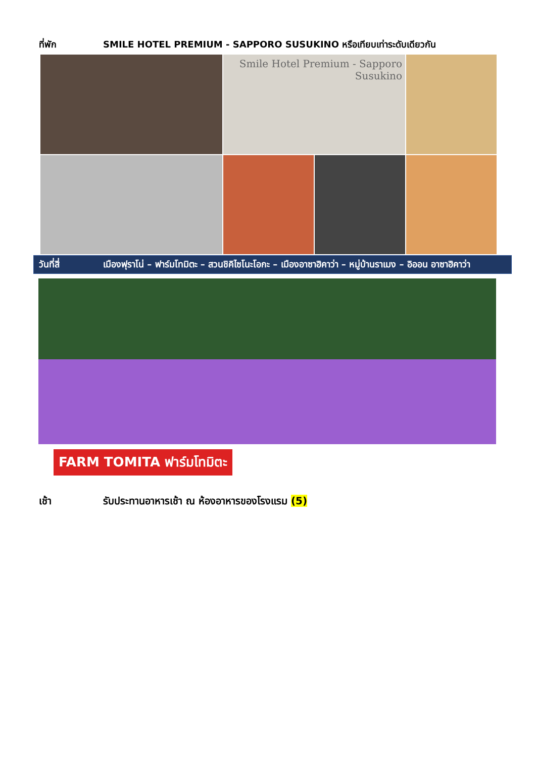ที่พัก SMILE HOTEL PREMIUM - SAPPORO SUSUKINO หรือเทียบเท่าระดับเดียวกัน
Smile Hotel Premium - Sapporo Susukino
วันที่สี่ เมืองฟุราโน่ – ฟาร์มโทมิตะ – สวนชิคิไซโนะโอกะ – เมืองอาซาฮิคาว่า – หมู่บ้านราเมง – อิออน อาซาฮิคาว่า
FARM TOMITA ฟาร์มโทมิตะ
เช้า รับประทานอาหารเช้า ณ ห้องอาหารของโรงแรม (5)